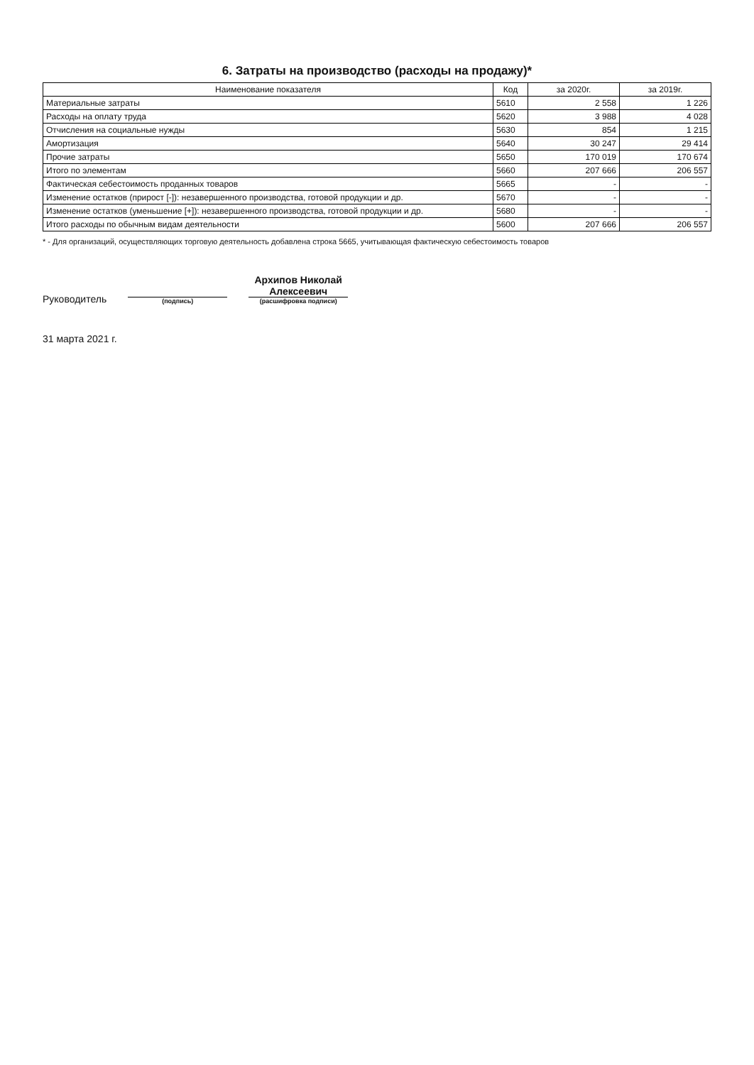6. Затраты на производство (расходы на продажу)*
| Наименование показателя | Код | за 2020г. | за 2019г. |
| --- | --- | --- | --- |
| Материальные затраты | 5610 | 2 558 | 1 226 |
| Расходы на оплату труда | 5620 | 3 988 | 4 028 |
| Отчисления на социальные нужды | 5630 | 854 | 1 215 |
| Амортизация | 5640 | 30 247 | 29 414 |
| Прочие затраты | 5650 | 170 019 | 170 674 |
| Итого по элементам | 5660 | 207 666 | 206 557 |
| Фактическая себестоимость проданных товаров | 5665 | - | - |
| Изменение остатков (прирост [-]): незавершенного производства, готовой продукции и др. | 5670 | - | - |
| Изменение остатков (уменьшение [+]): незавершенного производства, готовой продукции и др. | 5680 | - | - |
| Итого расходы по обычным видам деятельности | 5600 | 207 666 | 206 557 |
* - Для организаций, осуществляющих торговую деятельность добавлена строка 5665, учитывающая фактическую себестоимость товаров
Руководитель
(подпись)
Архипов Николай
Алексеевич
(расшифровка подписи)
31 марта 2021 г.